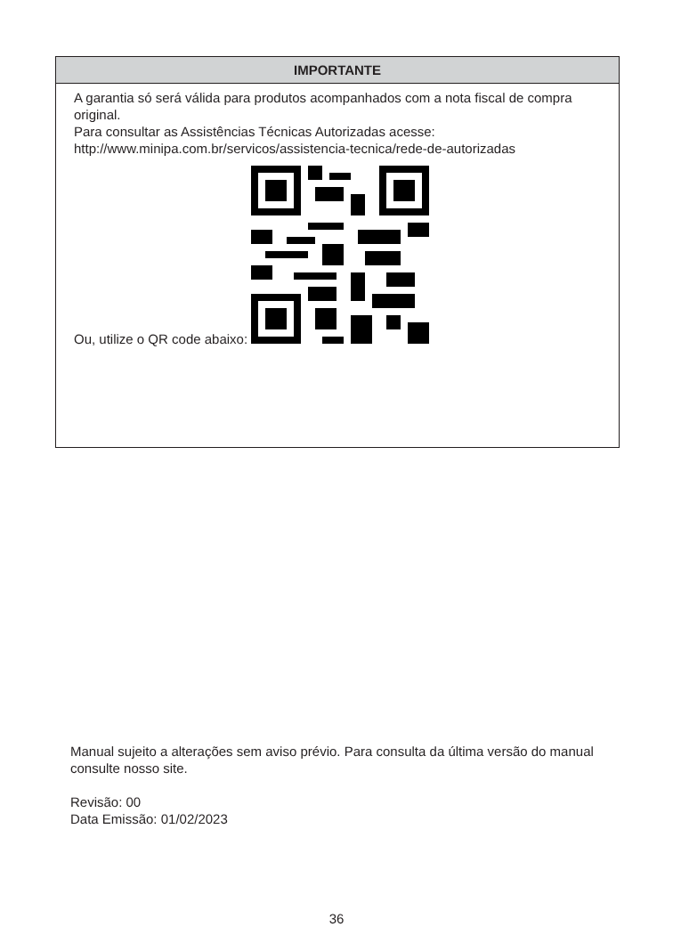IMPORTANTE
A garantia só será válida para produtos acompanhados com a nota fiscal de compra original.
Para consultar as Assistências Técnicas Autorizadas acesse:
http://www.minipa.com.br/servicos/assistencia-tecnica/rede-de-autorizadas
Ou, utilize o QR code abaixo:
Manual sujeito a alterações sem aviso prévio. Para consulta da última versão do manual consulte nosso site.
Revisão: 00
Data Emissão: 01/02/2023
36